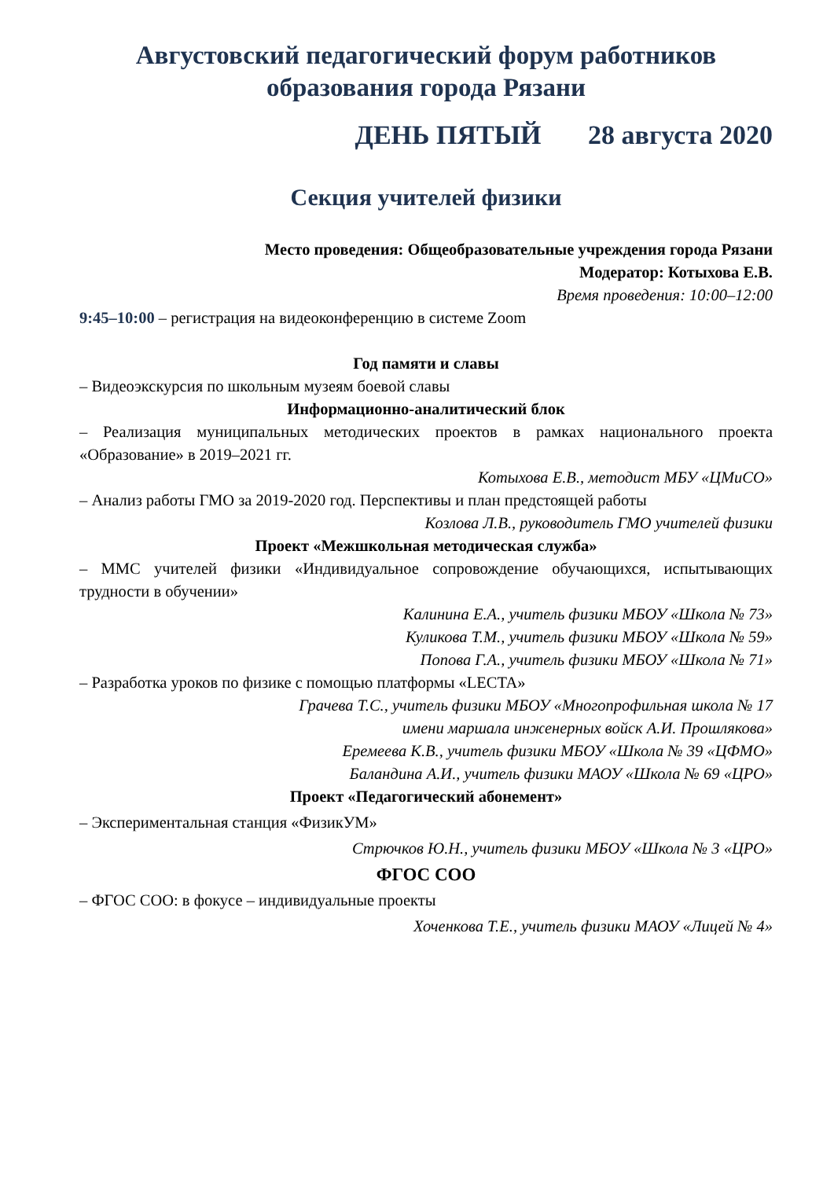Августовский педагогический форум работников образования города Рязани
ДЕНЬ ПЯТЫЙ 28 августа 2020
Секция учителей физики
Место проведения: Общеобразовательные учреждения города Рязани
Модератор: Котыхова Е.В.
Время проведения: 10:00–12:00
9:45–10:00 – регистрация на видеоконференцию в системе Zoom
Год памяти и славы
– Видеоэкскурсия по школьным музеям боевой славы
Информационно-аналитический блок
– Реализация муниципальных методических проектов в рамках национального проекта «Образование» в 2019–2021 гг.
Котыхова Е.В., методист МБУ «ЦМиСО»
– Анализ работы ГМО за 2019-2020 год. Перспективы и план предстоящей работы
Козлова Л.В., руководитель ГМО учителей физики
Проект «Межшкольная методическая служба»
– ММС учителей физики «Индивидуальное сопровождение обучающихся, испытывающих трудности в обучении»
Калинина Е.А., учитель физики МБОУ «Школа № 73»
Куликова Т.М., учитель физики МБОУ «Школа № 59»
Попова Г.А., учитель физики МБОУ «Школа № 71»
– Разработка уроков по физике с помощью платформы «LECTA»
Грачева Т.С., учитель физики МБОУ «Многопрофильная школа № 17
имени маршала инженерных войск А.И. Прошлякова»
Еремеева К.В., учитель физики МБОУ «Школа № 39 «ЦФМО»
Баландина А.И., учитель физики МАОУ «Школа № 69 «ЦРО»
Проект «Педагогический абонемент»
– Экспериментальная станция «ФизикУМ»
Стрючков Ю.Н., учитель физики МБОУ «Школа № 3 «ЦРО»
ФГОС СОО
– ФГОС СОО: в фокусе – индивидуальные проекты
Хоченкова Т.Е., учитель физики МАОУ «Лицей № 4»